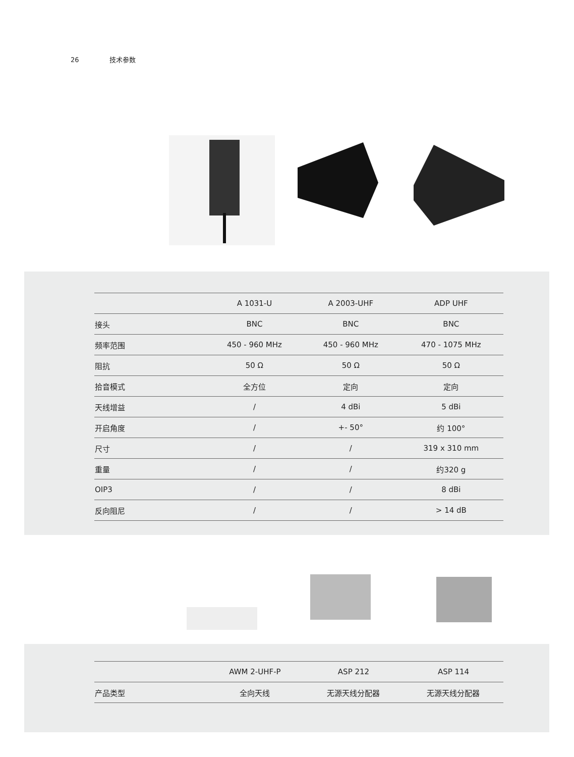26 技术参数
| | A 1031-U | A 2003-UHF | ADP UHF |
| --- | --- | --- | --- |
| 接头 | BNC | BNC | BNC |
| 频率范围 | 450 - 960 MHz | 450 - 960 MHz | 470 - 1075 MHz |
| 阻抗 | 50 Ω | 50 Ω | 50 Ω |
| 拾音模式 | 全方位 | 定向 | 定向 |
| 天线增益 | / | 4 dBi | 5 dBi |
| 开启角度 | / | +- 50° | 约 100° |
| 尺寸 | / | / | 319 x 310 mm |
| 重量 | / | / | 约320 g |
| OIP3 | / | / | 8 dBi |
| 反向阻尼 | / | / | > 14 dB |
| | AWM 2-UHF-P | ASP 212 | ASP 114 |
| --- | --- | --- | --- |
| 产品类型 | 全向天线 | 无源天线分配器 | 无源天线分配器 |